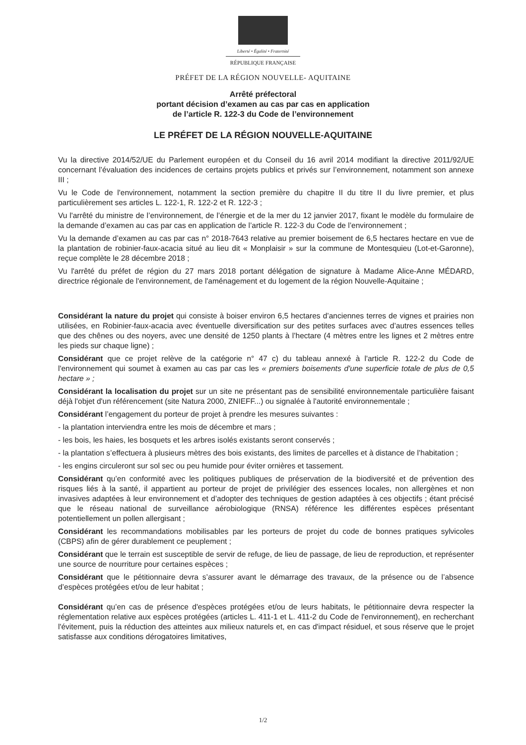Liberté • Égalité • Fraternité
RÉPUBLIQUE FRANÇAISE
PRÉFET DE LA RÉGION NOUVELLE- AQUITAINE
Arrêté préfectoral
portant décision d’examen au cas par cas en application
de l’article R. 122-3 du Code de l’environnement
LE PRÉFET DE LA RÉGION NOUVELLE-AQUITAINE
Vu la directive 2014/52/UE du Parlement européen et du Conseil du 16 avril 2014 modifiant la directive 2011/92/UE concernant l’évaluation des incidences de certains projets publics et privés sur l’environnement, notamment son annexe III ;
Vu le Code de l'environnement, notamment la section première du chapitre II du titre II du livre premier, et plus particulièrement ses articles L. 122-1, R. 122-2 et R. 122-3 ;
Vu l'arrêté du ministre de l’environnement, de l’énergie et de la mer du 12 janvier 2017, fixant le modèle du formulaire de la demande d’examen au cas par cas en application de l’article R. 122-3 du Code de l’environnement ;
Vu la demande d’examen au cas par cas n° 2018-7643 relative au premier boisement de 6,5 hectares hectare en vue de la plantation de robinier-faux-acacia situé au lieu dit « Monplaisir » sur la commune de Montesquieu (Lot-et-Garonne), reçue complète le 28 décembre 2018 ;
Vu l'arrêté du préfet de région du 27 mars 2018 portant délégation de signature à Madame Alice-Anne MÉDARD, directrice régionale de l'environnement, de l'aménagement et du logement de la région Nouvelle-Aquitaine ;
Considérant la nature du projet qui consiste à boiser environ 6,5 hectares d’anciennes terres de vignes et prairies non utilisées, en Robinier-faux-acacia avec éventuelle diversification sur des petites surfaces avec d’autres essences telles que des chênes ou des noyers, avec une densité de 1250 plants à l’hectare (4 mètres entre les lignes et 2 mètres entre les pieds sur chaque ligne) ;
Considérant que ce projet relève de la catégorie n° 47 c) du tableau annexé à l'article R. 122-2 du Code de l'environnement qui soumet à examen au cas par cas les « premiers boisements d'une superficie totale de plus de 0,5 hectare » ;
Considérant la localisation du projet sur un site ne présentant pas de sensibilité environnementale particulière faisant déjà l'objet d'un référencement (site Natura 2000, ZNIEFF...) ou signalée à l'autorité environnementale ;
Considérant l’engagement du porteur de projet à prendre les mesures suivantes :
- la plantation interviendra entre les mois de décembre et mars ;
- les bois, les haies, les bosquets et les arbres isolés existants seront conservés ;
- la plantation s’effectuera à plusieurs mètres des bois existants, des limites de parcelles et à distance de l’habitation ;
- les engins circuleront sur sol sec ou peu humide pour éviter ornières et tassement.
Considérant qu’en conformité avec les politiques publiques de préservation de la biodiversité et de prévention des risques liés à la santé, il appartient au porteur de projet de privilégier des essences locales, non allergènes et non invasives adaptées à leur environnement et d’adopter des techniques de gestion adaptées à ces objectifs ; étant précisé que le réseau national de surveillance aérobiologique (RNSA) référence les différentes espèces présentant potentiellement un pollen allergisant ;
Considérant les recommandations mobilisables par les porteurs de projet du code de bonnes pratiques sylvicoles (CBPS) afin de gérer durablement ce peuplement ;
Considérant que le terrain est susceptible de servir de refuge, de lieu de passage, de lieu de reproduction, et représenter une source de nourriture pour certaines espèces ;
Considérant que le pétitionnaire devra s’assurer avant le démarrage des travaux, de la présence ou de l’absence d’espèces protégées et/ou de leur habitat ;
Considérant qu’en cas de présence d'espèces protégées et/ou de leurs habitats, le pétitionnaire devra respecter la réglementation relative aux espèces protégées (articles L. 411-1 et L. 411-2 du Code de l'environnement), en recherchant l'évitement, puis la réduction des atteintes aux milieux naturels et, en cas d'impact résiduel, et sous réserve que le projet satisfasse aux conditions dérogatoires limitatives,
1/2